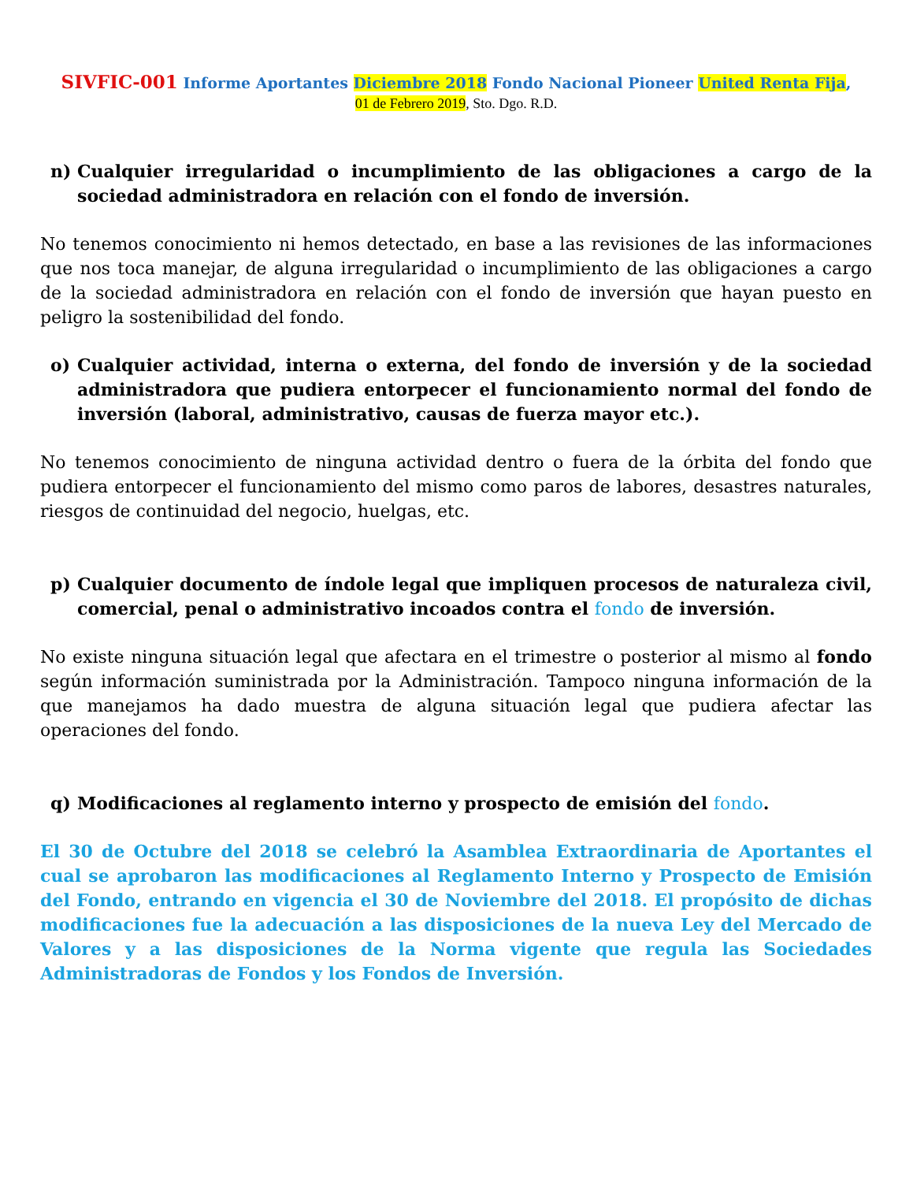SIVFIC-001 Informe Aportantes Diciembre 2018 Fondo Nacional Pioneer United Renta Fija,
01 de Febrero 2019, Sto. Dgo. R.D.
n) Cualquier irregularidad o incumplimiento de las obligaciones a cargo de la sociedad administradora en relación con el fondo de inversión.
No tenemos conocimiento ni hemos detectado, en base a las revisiones de las informaciones que nos toca manejar, de alguna irregularidad o incumplimiento de las obligaciones a cargo de la sociedad administradora en relación con el fondo de inversión que hayan puesto en peligro la sostenibilidad del fondo.
o) Cualquier actividad, interna o externa, del fondo de inversión y de la sociedad administradora que pudiera entorpecer el funcionamiento normal del fondo de inversión (laboral, administrativo, causas de fuerza mayor etc.).
No tenemos conocimiento de ninguna actividad dentro o fuera de la órbita del fondo que pudiera entorpecer el funcionamiento del mismo como paros de labores, desastres naturales, riesgos de continuidad del negocio, huelgas, etc.
p) Cualquier documento de índole legal que impliquen procesos de naturaleza civil, comercial, penal o administrativo incoados contra el fondo de inversión.
No existe ninguna situación legal que afectara en el trimestre o posterior al mismo al fondo según información suministrada por la Administración. Tampoco ninguna información de la que manejamos ha dado muestra de alguna situación legal que pudiera afectar las operaciones del fondo.
q) Modificaciones al reglamento interno y prospecto de emisión del fondo.
El 30 de Octubre del 2018 se celebró la Asamblea Extraordinaria de Aportantes el cual se aprobaron las modificaciones al Reglamento Interno y Prospecto de Emisión del Fondo, entrando en vigencia el 30 de Noviembre del 2018. El propósito de dichas modificaciones fue la adecuación a las disposiciones de la nueva Ley del Mercado de Valores y a las disposiciones de la Norma vigente que regula las Sociedades Administradoras de Fondos y los Fondos de Inversión.